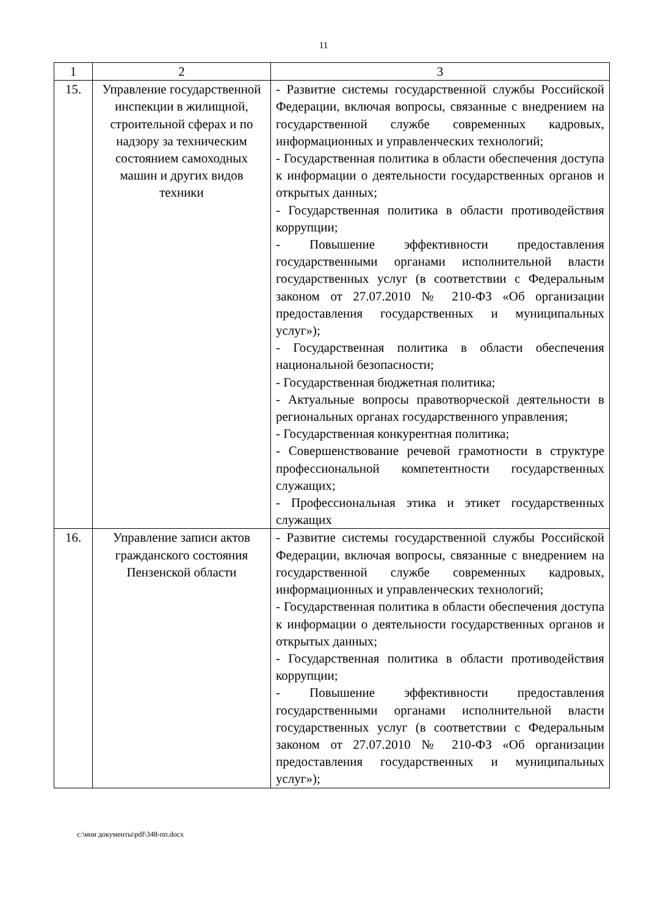11
| 1 | 2 | 3 |
| --- | --- | --- |
| 15. | Управление государственной инспекции в жилищной, строительной сферах и по надзору за техническим состоянием самоходных машин и других видов техники | - Развитие системы государственной службы Российской Федерации, включая вопросы, связанные с внедрением на государственной службе современных кадровых, информационных и управленческих технологий; - Государственная политика в области обеспечения доступа к информации о деятельности государственных органов и открытых данных; - Государственная политика в области противодействия коррупции; - Повышение эффективности предоставления государственными органами исполнительной власти государственных услуг (в соответствии с Федеральным законом от 27.07.2010 № 210-ФЗ «Об организации предоставления государственных и муниципальных услуг»); - Государственная политика в области обеспечения национальной безопасности; - Государственная бюджетная политика; - Актуальные вопросы правотворческой деятельности в региональных органах государственного управления; - Государственная конкурентная политика; - Совершенствование речевой грамотности в структуре профессиональной компетентности государственных служащих; - Профессиональная этика и этикет государственных служащих |
| 16. | Управление записи актов гражданского состояния Пензенской области | - Развитие системы государственной службы Российской Федерации, включая вопросы, связанные с внедрением на государственной службе современных кадровых, информационных и управленческих технологий; - Государственная политика в области обеспечения доступа к информации о деятельности государственных органов и открытых данных; - Государственная политика в области противодействия коррупции; - Повышение эффективности предоставления государственными органами исполнительной власти государственных услуг (в соответствии с Федеральным законом от 27.07.2010 № 210-ФЗ «Об организации предоставления государственных и муниципальных услуг»); |
c:\мои документы\pdf\348-пп.docx